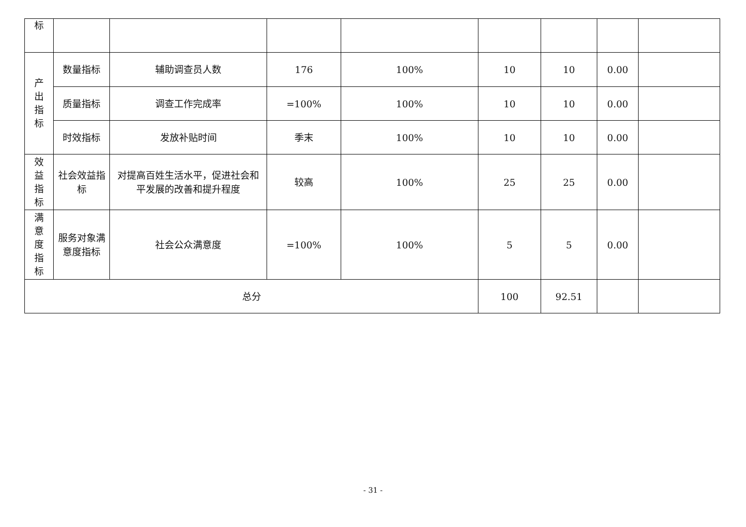| 标 | | | | | | | | |
| 产 出 指 标 | 数量指标 | 辅助调查员人数 | 176 | 100% | 10 | 10 | 0.00 | |
| | 质量指标 | 调查工作完成率 | =100% | 100% | 10 | 10 | 0.00 | |
| | 时效指标 | 发放补贴时间 | 季末 | 100% | 10 | 10 | 0.00 | |
| 效 益 指 标 | 社会效益指标 | 对提高百姓生活水平，促进社会和平发展的改善和提升程度 | 较高 | 100% | 25 | 25 | 0.00 | |
| 满 意 度 指 标 | 服务对象满意度指标 | 社会公众满意度 | =100% | 100% | 5 | 5 | 0.00 | |
| 总分 | | | | | 100 | 92.51 | | |
- 31 -